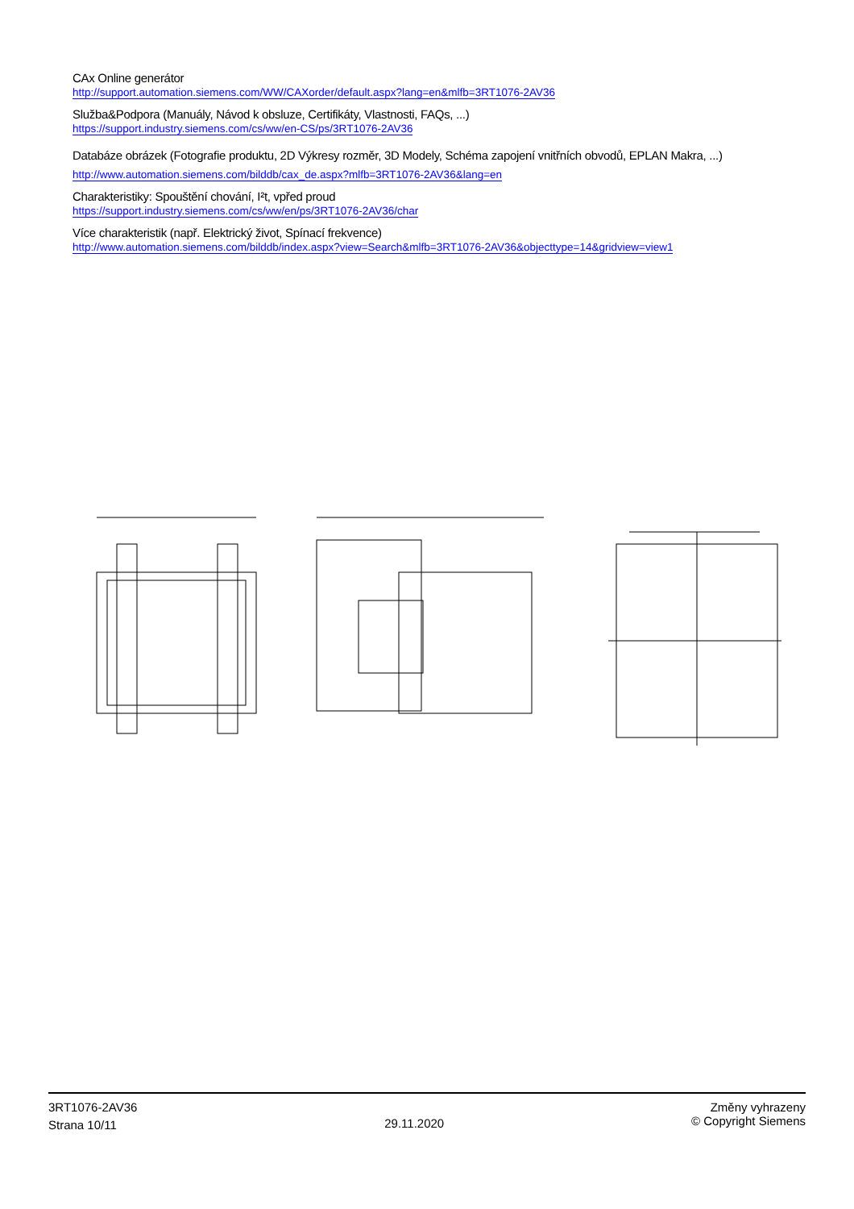CAx Online generátor
http://support.automation.siemens.com/WW/CAXorder/default.aspx?lang=en&mlfb=3RT1076-2AV36
Služba&Podpora (Manuály, Návod k obsluze, Certifikáty, Vlastnosti, FAQs, ...)
https://support.industry.siemens.com/cs/ww/en-CS/ps/3RT1076-2AV36
Databáze obrázek (Fotografie produktu, 2D Výkresy rozměr, 3D Modely, Schéma zapojení vnitřních obvodů, EPLAN Makra, ...)
http://www.automation.siemens.com/bilddb/cax_de.aspx?mlfb=3RT1076-2AV36&lang=en
Charakteristiky: Spouštění chování, I²t, vpřed proud
https://support.industry.siemens.com/cs/ww/en/ps/3RT1076-2AV36/char
Více charakteristik (např. Elektrický život, Spínací frekvence)
http://www.automation.siemens.com/bilddb/index.aspx?view=Search&mlfb=3RT1076-2AV36&objecttype=14&gridview=view1
3RT1076-2AV36
Strana 10/11
29.11.2020
Změny vyhrazeny
© Copyright Siemens